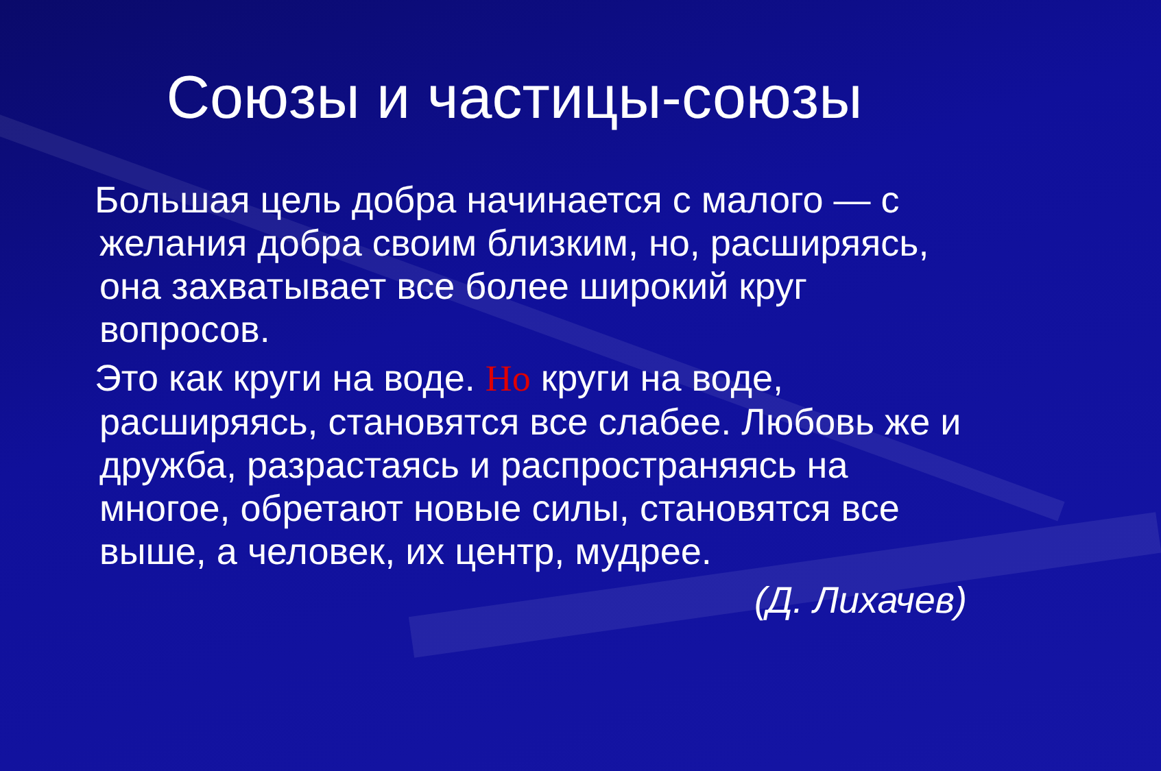Союзы и частицы-союзы
Большая цель добра начинается с малого — с желания добра своим близким, но, расширяясь, она захватывает все более широкий круг вопросов.
Это как круги на воде. Но круги на воде, расширяясь, становятся все слабее. Любовь же и дружба, разрастаясь и распространяясь на многое, обретают новые силы, становятся все выше, а человек, их центр, мудрее.
(Д. Лихачев)